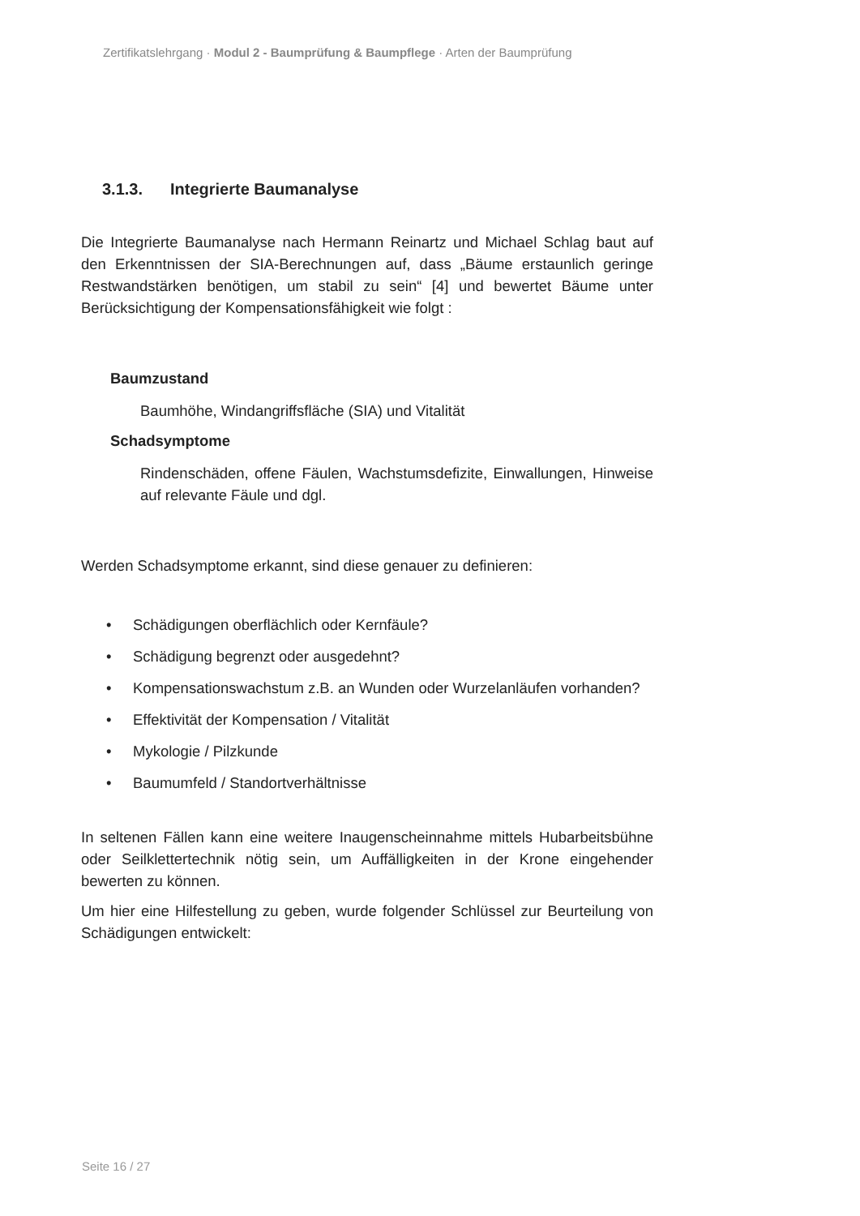Zertifikatslehrgang · Modul 2 - Baumprüfung & Baumpflege · Arten der Baumprüfung
3.1.3. Integrierte Baumanalyse
Die Integrierte Baumanalyse nach Hermann Reinartz und Michael Schlag baut auf den Erkenntnissen der SIA-Berechnungen auf, dass „Bäume erstaunlich geringe Restwandstärken benötigen, um stabil zu sein“ [4] und bewertet Bäume unter Berücksichtigung der Kompensationsfähigkeit wie folgt :
Baumzustand
Baumhöhe, Windangriffsfläche (SIA) und Vitalität
Schadsymptome
Rindenschäden, offene Fäulen, Wachstumsdefizite, Einwallungen, Hinweise auf relevante Fäule und dgl.
Werden Schadsymptome erkannt, sind diese genauer zu definieren:
• Schädigungen oberflächlich oder Kernfäule?
• Schädigung begrenzt oder ausgedehnt?
• Kompensationswachstum z.B. an Wunden oder Wurzelanläufen vorhanden?
• Effektivität der Kompensation / Vitalität
• Mykologie / Pilzkunde
• Baumumfeld / Standortverhältnisse
In seltenen Fällen kann eine weitere Inaugenscheinnahme mittels Hubarbeitsbühne oder Seilklettertechnik nötig sein, um Auffälligkeiten in der Krone eingehender bewerten zu können.
Um hier eine Hilfestellung zu geben, wurde folgender Schlüssel zur Beurteilung von Schädigungen entwickelt:
Seite 16 / 27